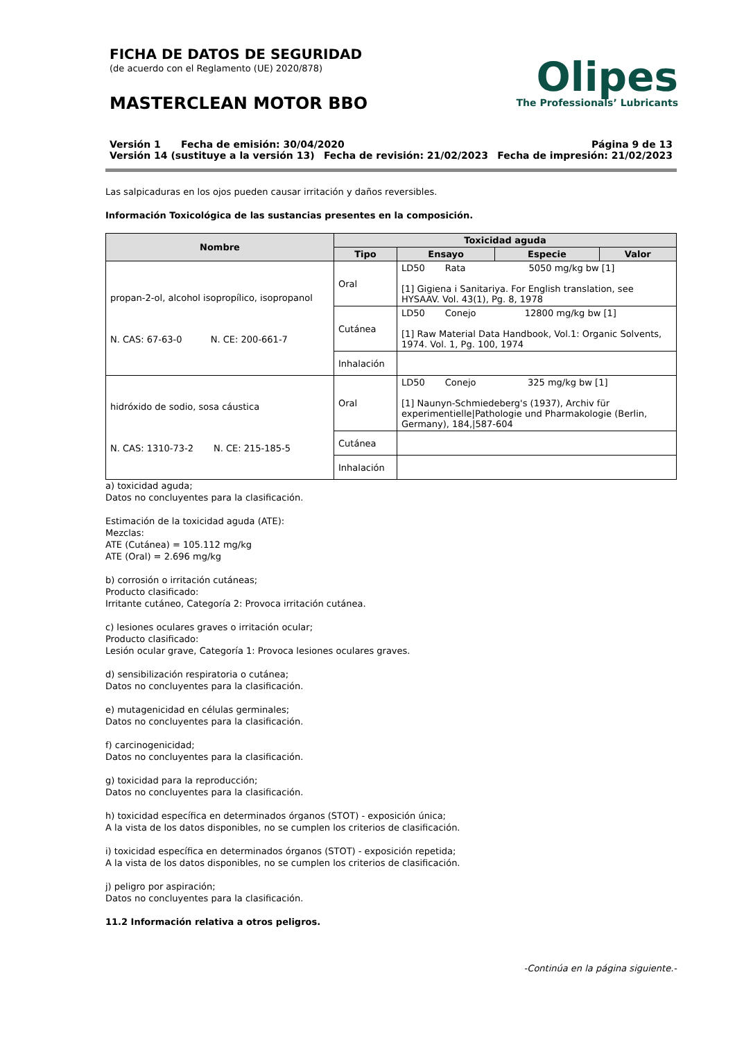FICHA DE DATOS DE SEGURIDAD
(de acuerdo con el Reglamento (UE) 2020/878)
MASTERCLEAN MOTOR BBO
Olipes
The Professionals’ Lubricants
Versión 1 Fecha de emisión: 30/04/2020 Página 9 de 13
Versión 14 (sustituye a la versión 13) Fecha de revisión: 21/02/2023 Fecha de impresión: 21/02/2023
Las salpicaduras en los ojos pueden causar irritación y daños reversibles.
Información Toxicológica de las sustancias presentes en la composición.
| Nombre | Toxicidad aguda | | | |
| --- | --- | --- | --- | --- |
| | Tipo | Ensayo | Especie | Valor |
| propan-2-ol, alcohol isopropílico, isopropanol N. CAS: 67-63-0 N. CE: 200-661-7 | Oral | LD50 Rata 5050 mg/kg bw [1] [1] Gigiena i Sanitariya. For English translation, see HYSAAV. Vol. 43(1), Pg. 8, 1978 | | |
| | Cutánea | LD50 Conejo 12800 mg/kg bw [1] [1] Raw Material Data Handbook, Vol.1: Organic Solvents, 1974. Vol. 1, Pg. 100, 1974 | | |
| | Inhalación | | | |
| hidróxido de sodio, sosa cáustica N. CAS: 1310-73-2 N. CE: 215-185-5 | Oral | LD50 Conejo 325 mg/kg bw [1] [1] Naunyn-Schmiedeberg's (1937), Archiv für experimentielle/Pathologie und Pharmakologie (Berlin, Germany), 184,/587-604 | | |
| | Cutánea | | | |
| | Inhalación | | | |
a) toxicidad aguda;
Datos no concluyentes para la clasificación.
Estimación de la toxicidad aguda (ATE):
Mezclas:
ATE (Cutánea) = 105.112 mg/kg
ATE (Oral) = 2.696 mg/kg
b) corrosión o irritación cutáneas;
Producto clasificado:
Irritante cutáneo, Categoría 2: Provoca irritación cutánea.
c) lesiones oculares graves o irritación ocular;
Producto clasificado:
Lesión ocular grave, Categoría 1: Provoca lesiones oculares graves.
d) sensibilización respiratoria o cutánea;
Datos no concluyentes para la clasificación.
e) mutagenicidad en células germinales;
Datos no concluyentes para la clasificación.
f) carcinogenicidad;
Datos no concluyentes para la clasificación.
g) toxicidad para la reproducción;
Datos no concluyentes para la clasificación.
h) toxicidad específica en determinados órganos (STOT) - exposición única;
A la vista de los datos disponibles, no se cumplen los criterios de clasificación.
i) toxicidad específica en determinados órganos (STOT) - exposición repetida;
A la vista de los datos disponibles, no se cumplen los criterios de clasificación.
j) peligro por aspiración;
Datos no concluyentes para la clasificación.
11.2 Información relativa a otros peligros.
-Continúa en la página siguiente.-